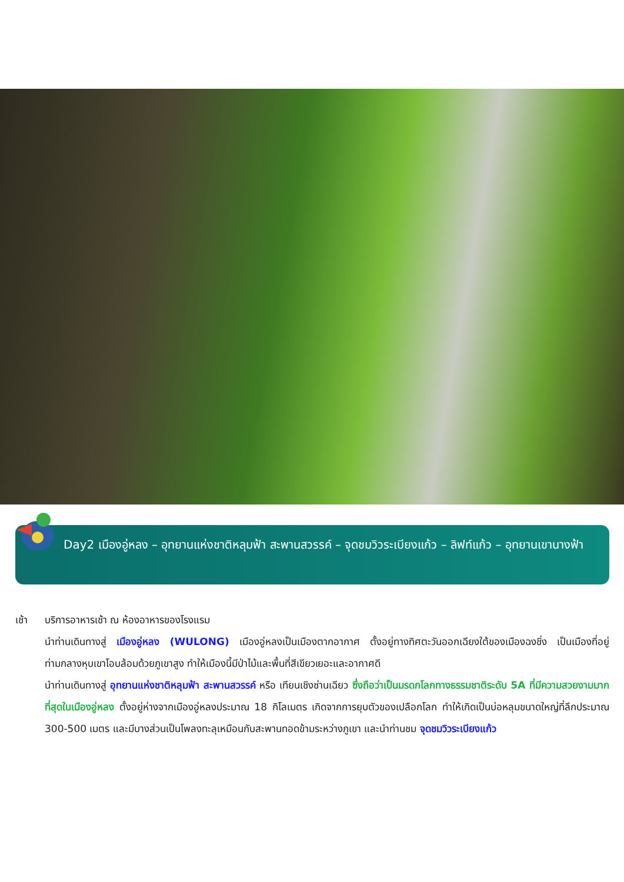Day2 เมืองอู่หลง – อุทยานแห่งชาติหลุมฟ้า สะพานสวรรค์ – จุดชมวิวระเบียงแก้ว – ลิฟท์แก้ว – อุทยานเขานางฟ้า
เช้า บริการอาหารเช้า ณ ห้องอาหารของโรงแรม
นำท่านเดินทางสู่ เมืองอู่หลง (WULONG) เมืองอู่หลงเป็นเมืองตากอากาศ ตั้งอยู่ทางทิศตะวันออกเฉียงใต้ของเมืองฉงชิ่ง เป็นเมืองที่อยู่ท่ามกลางหุบเขาโอบล้อมด้วยภูเขาสูง ทำให้เมืองนี้มีป่าไม้และพื้นที่สีเขียวเยอะและอากาศดี
นำท่านเดินทางสู่ อุทยานแห่งชาติหลุมฟ้า สะพานสวรรค์ หรือ เทียนเชิงซ่านเฉียว ซึ่งถือว่าเป็นมรดกโลกทางธรรมชาติระดับ 5A ที่มีความสวยงามมากที่สุดในเมืองอู่หลง ตั้งอยู่ห่างจากเมืองอู่หลงประมาณ 18 กิโลเมตร เกิดจากการยุบตัวของเปลือกโลก ทำให้เกิดเป็นบ่อหลุมขนาดใหญ่ที่ลึกประมาณ 300-500 เมตร และมีบางส่วนเป็นโพลงทะลุเหมือนกับสะพานทอดข้ามระหว่างภูเขา และนำท่านชม จุดชมวิวระเบียงแก้ว